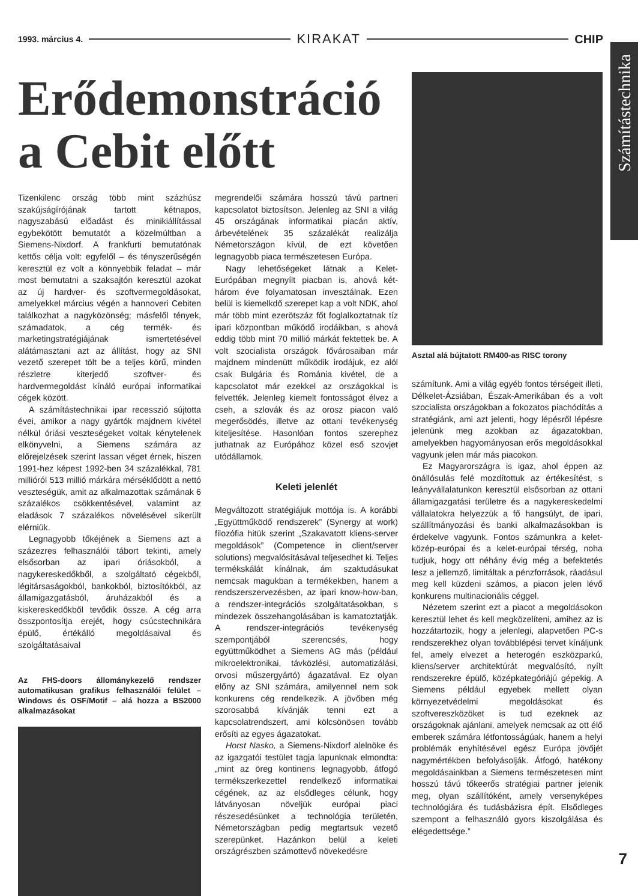1993. március 4. KIRAKAT CHIP
Számítástechnika
Erődemonstráció
a Cebit előtt
Tizenkilenc ország több mint százhúsz szakújságírójának tartott kétnapos, nagyszabású előadást és minikiállítással egybekötött bemutatót a közelmúltban a Siemens-Nixdorf. A frankfurti bemutatónak kettős célja volt: egyfelől – és tényszerűségén keresztül ez volt a könnyebbik feladat – már most bemutatni a szaksajtón keresztül azokat az új hardver- és szoftvermegoldásokat, amelyekkel március végén a hannoveri Cebiten találkozhat a nagyközönség; másfelől tények, számadatok, a cég termék- és marketingstratégiájának ismertetésével alátámasztani azt az állítást, hogy az SNI vezető szerepet tölt be a teljes körű, minden részletre kiterjedő szoftver- és hardvermegoldást kínáló európai informatikai cégek között.
A számítástechnikai ipar recesszió sújtotta évei, amikor a nagy gyártók majdnem kivétel nélkül óriási veszteségeket voltak kénytelenek elkönyvelni, a Siemens számára az előrejelzések szerint lassan véget érnek, hiszen 1991-hez képest 1992-ben 34 százalékkal, 781 millióról 513 millió márkára mérséklődött a nettó veszteségük, amit az alkalmazottak számának 6 százalékos csökkentésével, valamint az eladások 7 százalékos növelésével sikerült elérniük.
Legnagyobb tőkéjének a Siemens azt a százezres felhasználói tábort tekinti, amely elsősorban az ipari óriásokból, a nagykereskedőkből, a szolgáltató cégekből, légitársaságokból, bankokból, biztosítókból, az államigazgatásból, áruházakból és a kiskereskedőkből tevődik össze. A cég arra összpontosítja erejét, hogy csúcstechnikára épülő, értékálló megoldásaival és szolgáltatásaival
Az FHS-doors állománykezelő rendszer automatikusan grafikus felhasználói felület – Windows és OSF/Motif – alá hozza a BS2000 alkalmazásokat
megrendelői számára hosszú távú partneri kapcsolatot biztosítson. Jelenleg az SNI a világ 45 országának informatikai piacán aktív, árbevételének 35 százalékát realizálja Németországon kívül, de ezt követően legnagyobb piaca természetesen Európa.
Nagy lehetőségeket látnak a Kelet-Európában megnyílt piacban is, ahová két-három éve folyamatosan invesztálnak. Ezen belül is kiemelkdő szerepet kap a volt NDK, ahol már több mint ezerötszáz főt foglalkoztatnak tíz ipari központban működő irodáikban, s ahová eddig több mint 70 millió márkát fektettek be. A volt szocialista országok fővárosaiban már majdnem mindenütt működik irodájuk, ez alól csak Bulgária és Románia kivétel, de a kapcsolatot már ezekkel az országokkal is felvették. Jelenleg kiemelt fontosságot élvez a cseh, a szlovák és az orosz piacon való megerősödés, illetve az ottani tevékenység kiteljesítése. Hasonlóan fontos szerephez juthatnak az Európához közel eső szovjet utódállamok.
Keleti jelenlét
Megváltozott stratégiájuk mottója is. A korábbi „Együttműködő rendszerek” (Synergy at work) filozófia hitük szerint „Szakavatott kliens-server megoldások” (Competence in client/server solutions) megvalósításával teljesedhet ki. Teljes termékskálát kínálnak, ám szaktudásukat nemcsak magukban a termékekben, hanem a rendszerszervezésben, az ipari know-how-ban, a rendszer-integrációs szolgáltatásokban, s mindezek összehangolásában is kamatoztatják. A rendszer-integrációs tevékenység szempontjából szerencsés, hogy együttműködhet a Siemens AG más (például mikroelektronikai, távközlési, automatizálási, orvosi műszergyártó) ágazatával. Ez olyan előny az SNI számára, amilyennel nem sok konkurens cég rendelkezik. A jövőben még szorosabbá kívánják tenni ezt a kapcsolatrendszert, ami kölcsönösen tovább erősíti az egyes ágazatokat.
Horst Nasko, a Siemens-Nixdorf alelnöke és az igazgatói testület tagja lapunknak elmondta: „mint az öreg kontinens legnagyobb, átfogó termékszerkezettel rendelkező informatikai cégének, az az elsődleges célunk, hogy látványosan növeljük európai piaci részesedésünket a technológia területén, Németországban pedig megtartsuk vezető szerepünket. Hazánkon belül a keleti országrészben számottevő növekedésre
Asztal alá bújtatott RM400-as RISC torony
számítunk. Ami a világ egyéb fontos térségeit illeti, Délkelet-Ázsiában, Észak-Amerikában és a volt szocialista országokban a fokozatos piachódítás a stratégiánk, ami azt jelenti, hogy lépésről lépésre jelenünk meg azokban az ágazatokban, amelyekben hagyományosan erős megoldásokkal vagyunk jelen már más piacokon.
Ez Magyarországra is igaz, ahol éppen az önállósulás felé mozdítottuk az értékesítést, s leányvállalatunkon keresztül elsősorban az ottani államigazgatási területre és a nagykereskedelmi vállalatokra helyezzük a fő hangsúlyt, de ipari, szállítmányozási és banki alkalmazásokban is érdekelve vagyunk. Fontos számunkra a kelet-közép-európai és a kelet-európai térség, noha tudjuk, hogy ott néhány évig még a befektetés lesz a jellemző, limitáltak a pénzforrások, ráadásul meg kell küzdeni számos, a piacon jelen lévő konkurens multinacionális céggel.
Nézetem szerint ezt a piacot a megoldásokon keresztül lehet és kell megközelíteni, amihez az is hozzátartozik, hogy a jelenlegi, alapvetően PC-s rendszerekhez olyan továbblépési tervet kínáljunk fel, amely elvezet a heterogén eszközparkú, kliens/server architektúrát megvalósító, nyílt rendszerekre épülő, középkategóriájú gépekig. A Siemens például egyebek mellett olyan környezetvédelmi megoldásokat és szoftvereszközöket is tud ezeknek az országoknak ajánlani, amelyek nemcsak az ott élő emberek számára létfontosságúak, hanem a helyi problémák enyhítésével egész Európa jövőjét nagymértékben befolyásolják. Átfogó, hatékony megoldásainkban a Siemens természetesen mint hosszú távú tőkeerős stratégiai partner jelenik meg, olyan szállítóként, amely versenyképes technológiára és tudásbázisra épít. Elsődleges szempont a felhasználó gyors kiszolgálása és elégedettsége.”
7